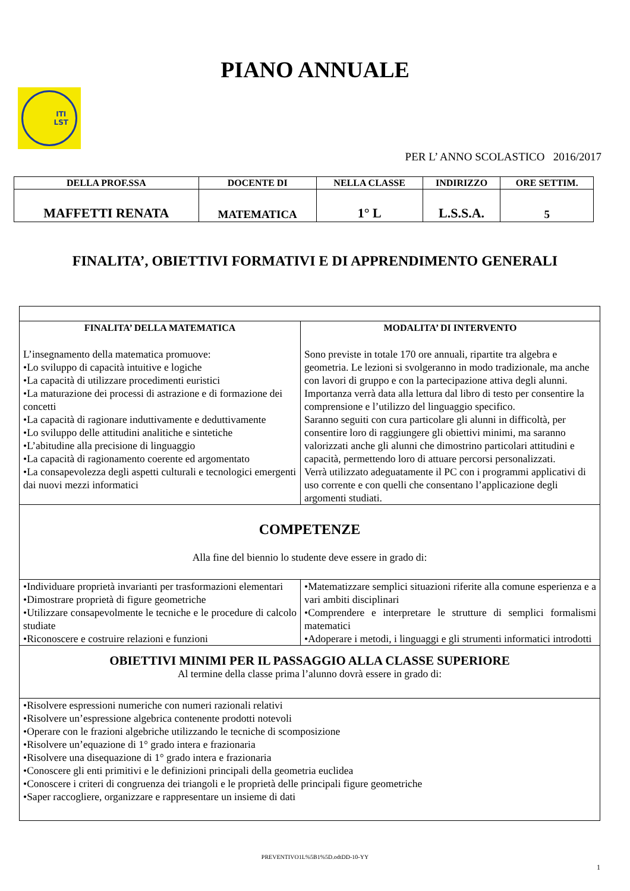PIANO ANNUALE
ITI
LST
PER L’ ANNO SCOLASTICO 2016/2017
| DELLA PROF.SSA | DOCENTE DI | NELLA CLASSE | INDIRIZZO | ORE SETTIM. |
| --- | --- | --- | --- | --- |
| MAFFETTI RENATA | MATEMATICA | 1° L | L.S.S.A. | 5 |
FINALITA’, OBIETTIVI FORMATIVI E DI APPRENDIMENTO GENERALI
| FINALITA’ DELLA MATEMATICA L’insegnamento della matematica promuove: •Lo sviluppo di capacità intuitive e logiche •La capacità di utilizzare procedimenti euristici •La maturazione dei processi di astrazione e di formazione dei concetti •La capacità di ragionare induttivamente e deduttivamente •Lo sviluppo delle attitudini analitiche e sintetiche •L’abitudine alla precisione di linguaggio •La capacità di ragionamento coerente ed argomentato •La consapevolezza degli aspetti culturali e tecnologici emergenti dai nuovi mezzi informatici | MODALITA’ DI INTERVENTO Sono previste in totale 170 ore annuali, ripartite tra algebra e geometria. Le lezioni si svolgeranno in modo tradizionale, ma anche con lavori di gruppo e con la partecipazione attiva degli alunni. Importanza verrà data alla lettura dal libro di testo per consentire la comprensione e l’utilizzo del linguaggio specifico. Saranno seguiti con cura particolare gli alunni in difficoltà, per consentire loro di raggiungere gli obiettivi minimi, ma saranno valorizzati anche gli alunni che dimostrino particolari attitudini e capacità, permettendo loro di attuare percorsi personalizzati. Verrà utilizzato adeguatamente il PC con i programmi applicativi di uso corrente e con quelli che consentano l’applicazione degli argomenti studiati. |
| COMPETENZE Alla fine del biennio lo studente deve essere in grado di: | |
| •Individuare proprietà invarianti per trasformazioni elementari •Dimostrare proprietà di figure geometriche •Utilizzare consapevolmente le tecniche e le procedure di calcolo studiate •Riconoscere e costruire relazioni e funzioni | •Matematizzare semplici situazioni riferite alla comune esperienza e a vari ambiti disciplinari •Comprendere e interpretare le strutture di semplici formalismi matematici •Adoperare i metodi, i linguaggi e gli strumenti informatici introdotti |
| OBIETTIVI MINIMI PER IL PASSAGGIO ALLA CLASSE SUPERIORE Al termine della classe prima l’alunno dovrà essere in grado di: | |
| •Risolvere espressioni numeriche con numeri razionali relativi •Risolvere un’espressione algebrica contenente prodotti notevoli •Operare con le frazioni algebriche utilizzando le tecniche di scomposizione •Risolvere un’equazione di 1° grado intera e frazionaria •Risolvere una disequazione di 1° grado intera e frazionaria •Conoscere gli enti primitivi e le definizioni principali della geometria euclidea •Conoscere i criteri di congruenza dei triangoli e le proprietà delle principali figure geometriche •Saper raccogliere, organizzare e rappresentare un insieme di dati | |
PREVENTIVO1L%5B1%5D.odtDD-10-YY
1